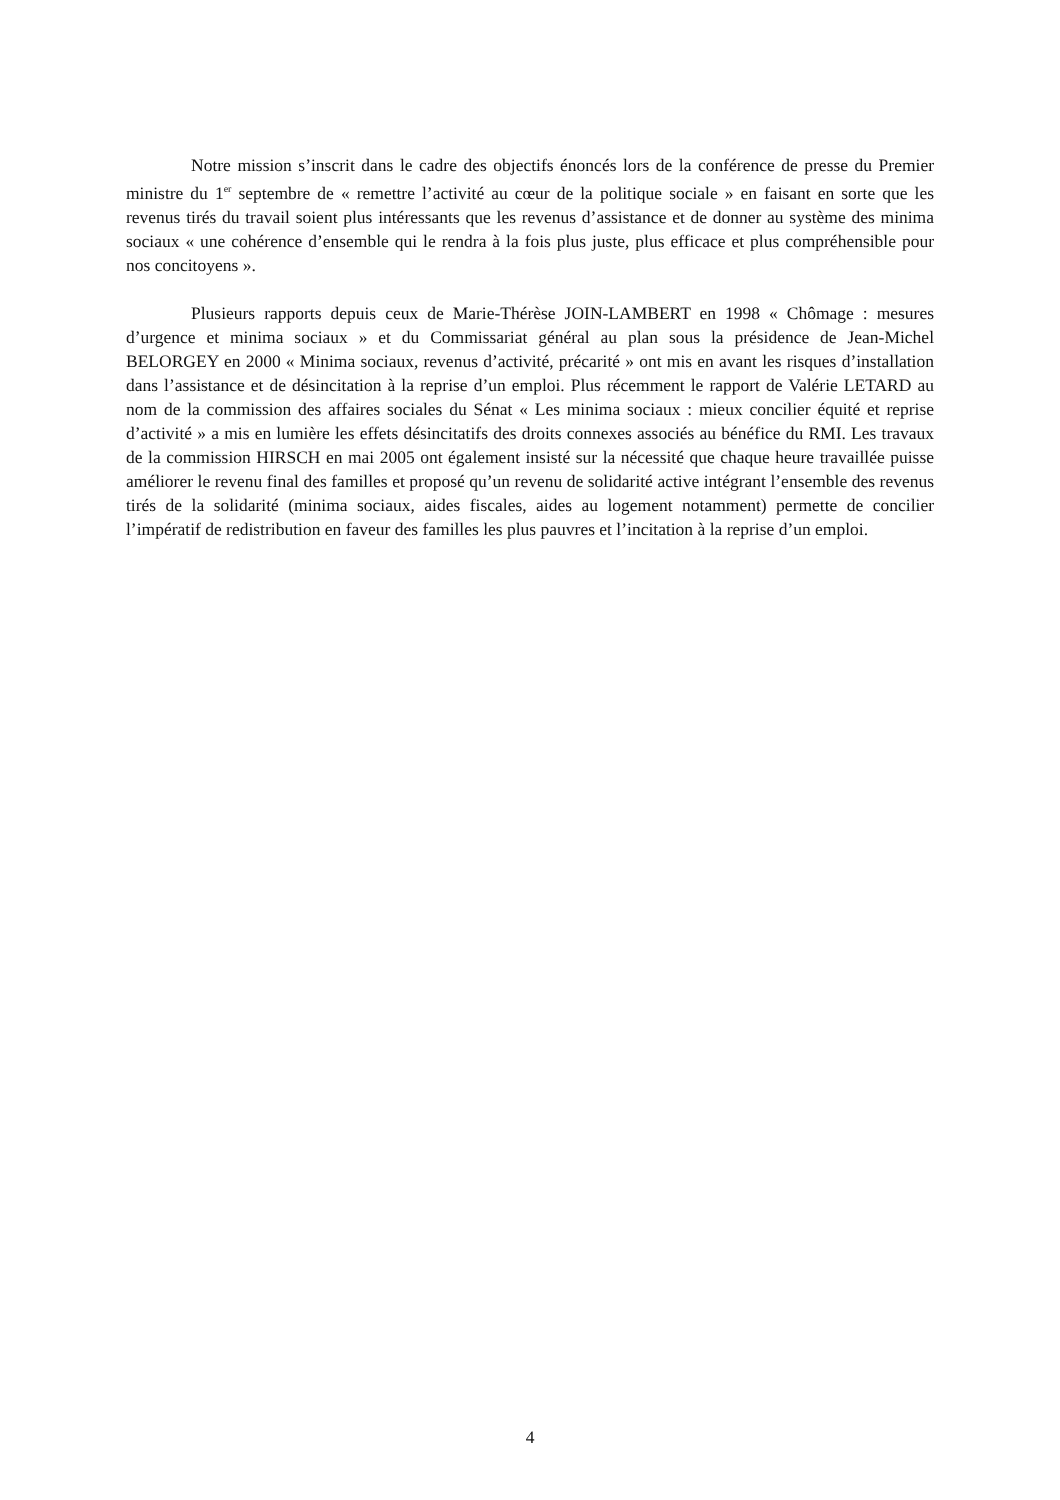Notre mission s’inscrit dans le cadre des objectifs énoncés lors de la conférence de presse du Premier ministre du 1<sup>er</sup> septembre de « remettre l’activité au cœur de la politique sociale » en faisant en sorte que les revenus tirés du travail soient plus intéressants que les revenus d’assistance et de donner au système des minima sociaux « une cohérence d’ensemble qui le rendra à la fois plus juste, plus efficace et plus compréhensible pour nos concitoyens ».
Plusieurs rapports depuis ceux de Marie-Thérèse JOIN-LAMBERT en 1998 « Chômage : mesures d’urgence et minima sociaux » et du Commissariat général au plan sous la présidence de Jean-Michel BELORGEY en 2000 « Minima sociaux, revenus d’activité, précarité » ont mis en avant les risques d’installation dans l’assistance et de désincitation à la reprise d’un emploi. Plus récemment le rapport de Valérie LETARD au nom de la commission des affaires sociales du Sénat « Les minima sociaux : mieux concilier équité et reprise d’activité » a mis en lumière les effets désincitatifs des droits connexes associés au bénéfice du RMI. Les travaux de la commission HIRSCH en mai 2005 ont également insisté sur la nécessité que chaque heure travaillée puisse améliorer le revenu final des familles et proposé qu’un revenu de solidarité active intégrant l’ensemble des revenus tirés de la solidarité (minima sociaux, aides fiscales, aides au logement notamment) permette de concilier l’impératif de redistribution en faveur des familles les plus pauvres et l’incitation à la reprise d’un emploi.
4